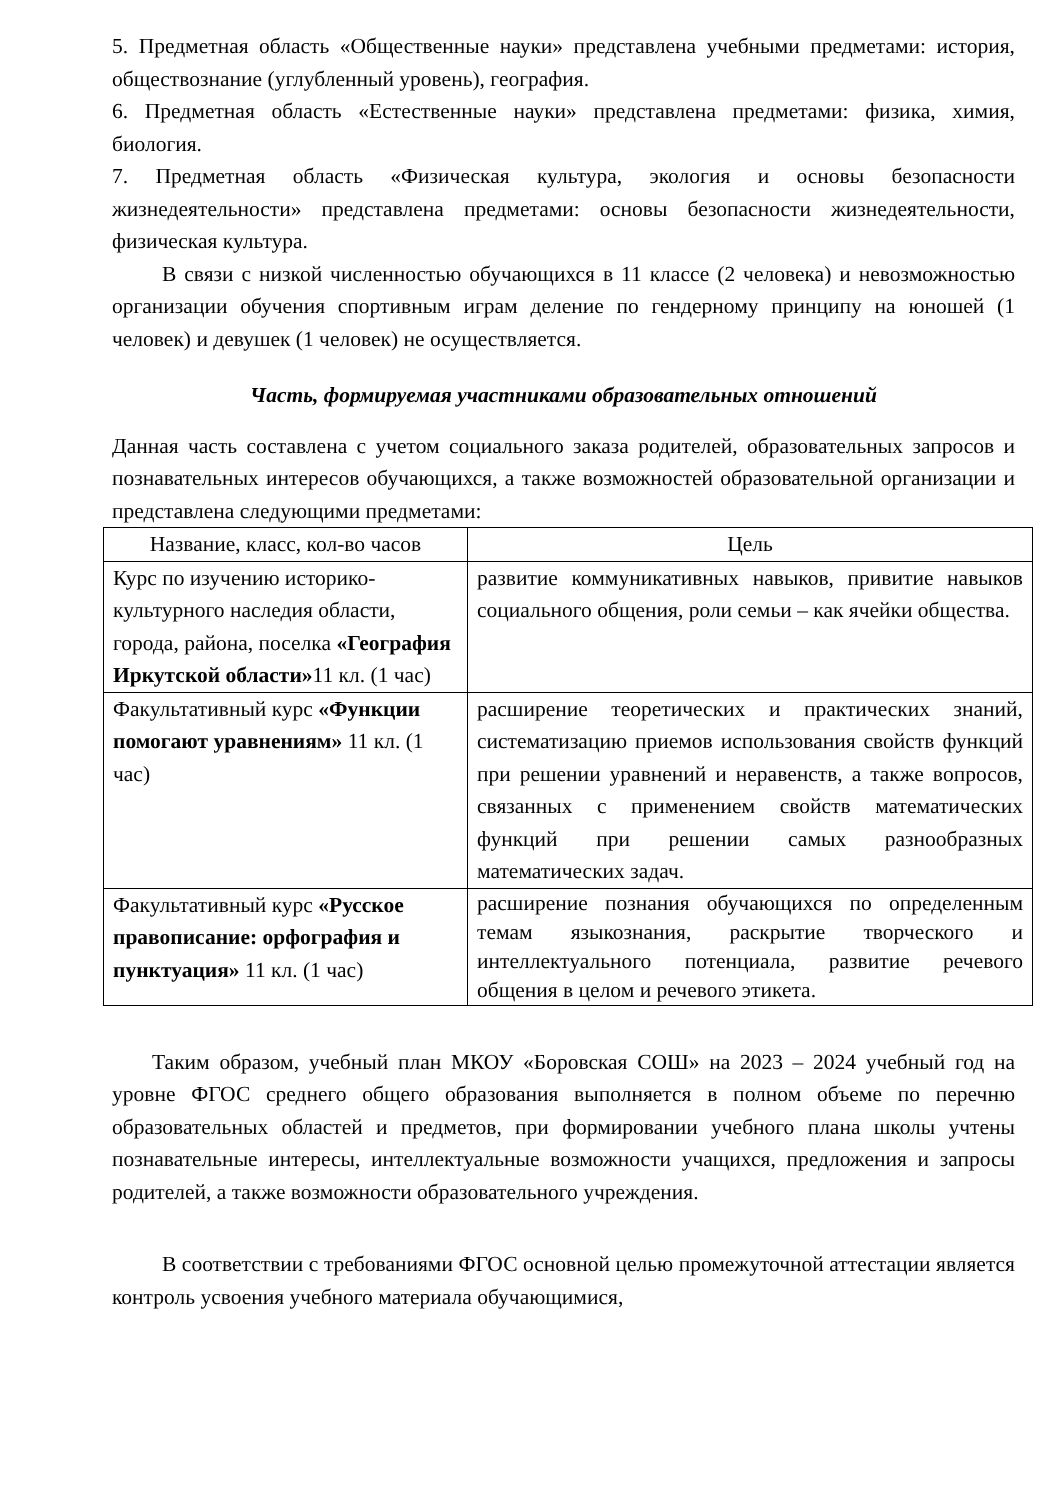5. Предметная область «Общественные науки» представлена учебными предметами: история, обществознание (углубленный уровень), география.
6. Предметная область «Естественные науки» представлена предметами: физика, химия, биология.
7. Предметная область «Физическая культура, экология и основы безопасности жизнедеятельности» представлена предметами: основы безопасности жизнедеятельности, физическая культура.
В связи с низкой численностью обучающихся в 11 классе (2 человека) и невозможностью организации обучения спортивным играм деление по гендерному принципу на юношей (1 человек) и девушек (1 человек) не осуществляется.
Часть, формируемая участниками образовательных отношений
Данная часть составлена с учетом социального заказа родителей, образовательных запросов и познавательных интересов обучающихся, а также возможностей образовательной организации и представлена следующими предметами:
| Название, класс, кол-во часов | Цель |
| --- | --- |
| Курс по изучению историко-культурного наследия области, города, района, поселка «География Иркутской области» 11 кл. (1 час) | развитие коммуникативных навыков, привитие навыков социального общения, роли семьи – как ячейки общества. |
| Факультативный курс «Функции помогают уравнениям» 11 кл. (1 час) | расширение теоретических и практических знаний, систематизацию приемов использования свойств функций при решении уравнений и неравенств, а также вопросов, связанных с применением свойств математических функций при решении самых разнообразных математических задач. |
| Факультативный курс «Русское правописание: орфография и пунктуация» 11 кл. (1 час) | расширение познания обучающихся по определенным темам языкознания, раскрытие творческого и интеллектуального потенциала, развитие речевого общения в целом и речевого этикета. |
Таким образом, учебный план МКОУ «Боровская СОШ» на 2023 – 2024 учебный год на уровне ФГОС среднего общего образования выполняется в полном объеме по перечню образовательных областей и предметов, при формировании учебного плана школы учтены познавательные интересы, интеллектуальные возможности учащихся, предложения и запросы родителей, а также возможности образовательного учреждения.
В соответствии с требованиями ФГОС основной целью промежуточной аттестации является контроль усвоения учебного материала обучающимися,